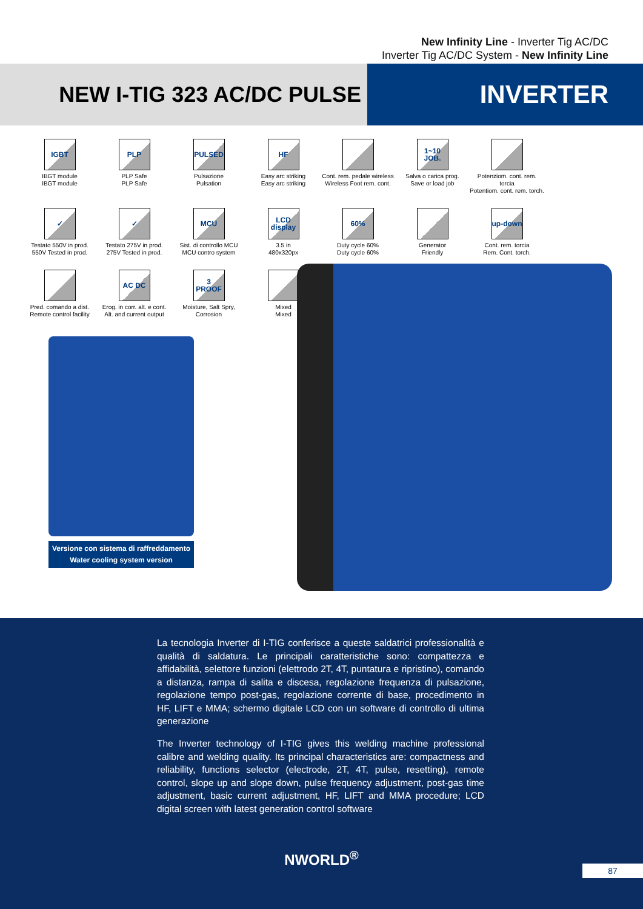New Infinity Line - Inverter Tig AC/DC
Inverter Tig AC/DC System - New Infinity Line
NEW I-TIG 323 AC/DC PULSE
INVERTER
IGBT
IBGT module
IBGT module
PLP
PLP Safe
PLP Safe
PULSED
Pulsazione
Pulsation
HF
Easy arc striking
Easy arc striking
Cont. rem. pedale wireless
Wireless Foot rem. cont.
1~10 JOB.
Salva o carica prog.
Save or load job
Potenziom. cont. rem. torcia
Potentiom. cont. rem. torch.
✓
Testato 550V in prod.
550V Tested in prod.
✓
Testato 275V in prod.
275V Tested in prod.
MCU
Sist. di controllo MCU
MCU contro system
LCD display
3.5 in
480x320px
60%
Duty cycle 60%
Duty cycle 60%
Generator
Friendly
up-down
Cont. rem. torcia
Rem. Cont. torch.
Pred. comando a dist.
Remote control facility
AC DC
Erog. in corr. alt. e cont.
Alt. and current output
3 PROOF
Moisture, Salt Spry,
Corrosion
Mixed
Mixed
Versione con sistema di raffreddamento
Water cooling system version
La tecnologia Inverter di I-TIG conferisce a queste saldatrici professionalità e qualità di saldatura. Le principali caratteristiche sono: compattezza e affidabilità, selettore funzioni (elettrodo 2T, 4T, puntatura e ripristino), comando a distanza, rampa di salita e discesa, regolazione frequenza di pulsazione, regolazione tempo post-gas, regolazione corrente di base, procedimento in HF, LIFT e MMA; schermo digitale LCD con un software di controllo di ultima generazione
The Inverter technology of I-TIG gives this welding machine professional calibre and welding quality. Its principal characteristics are: compactness and reliability, functions selector (electrode, 2T, 4T, pulse, resetting), remote control, slope up and slope down, pulse frequency adjustment, post-gas time adjustment, basic current adjustment, HF, LIFT and MMA procedure; LCD digital screen with latest generation control software
NWORLD<sup>®</sup>
87